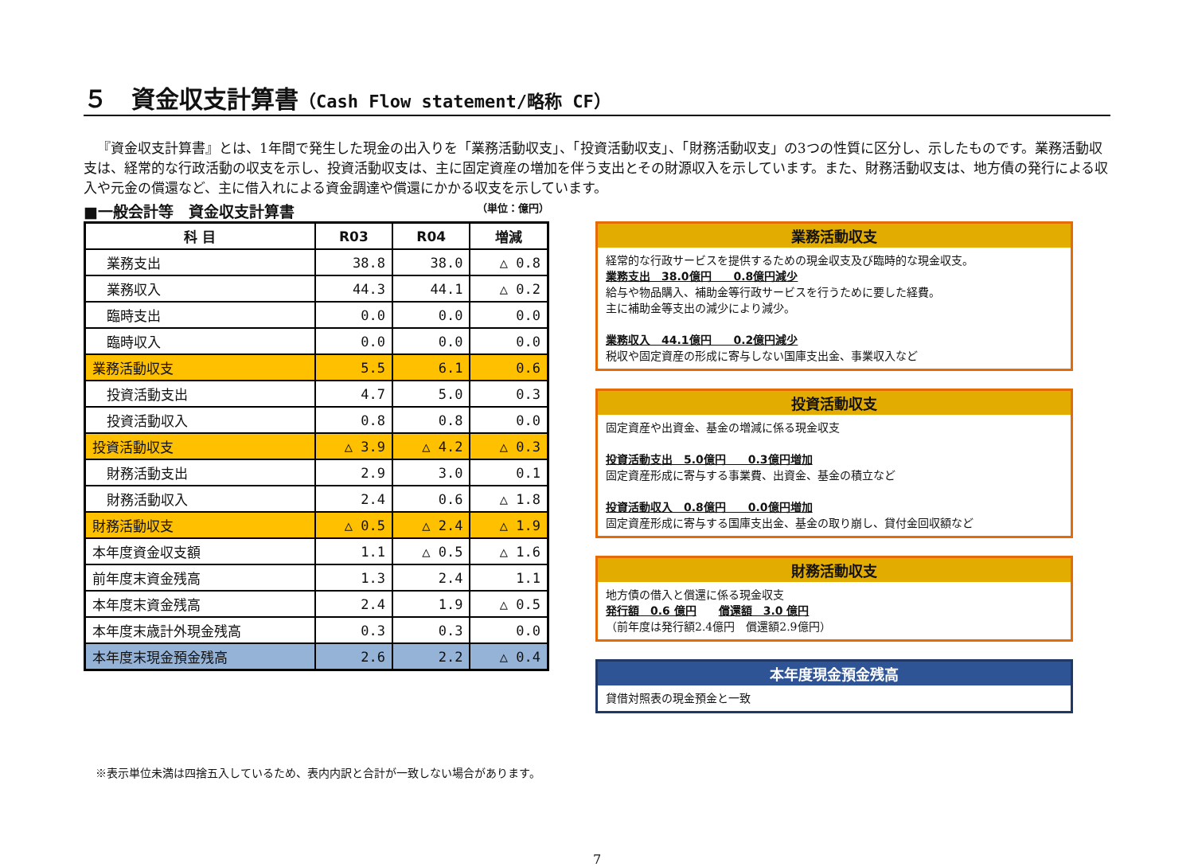５　資金収支計算書（Cash Flow statement/略称 CF）
『資金収支計算書』とは、1年間で発生した現金の出入りを「業務活動収支」、「投資活動収支」、「財務活動収支」の3つの性質に区分し、示したものです。業務活動収支は、経常的な行政活動の収支を示し、投資活動収支は、主に固定資産の増加を伴う支出とその財源収入を示しています。また、財務活動収支は、地方債の発行による収入や元金の償還など、主に借入れによる資金調達や償還にかかる収支を示しています。
■一般会計等　資金収支計算書 （単位：億円）
| 科 目 | R03 | R04 | 増減 |
| --- | --- | --- | --- |
| 業務支出 | 38.8 | 38.0 | △ 0.8 |
| 業務収入 | 44.3 | 44.1 | △ 0.2 |
| 臨時支出 | 0.0 | 0.0 | 0.0 |
| 臨時収入 | 0.0 | 0.0 | 0.0 |
| 業務活動収支 | 5.5 | 6.1 | 0.6 |
| 投資活動支出 | 4.7 | 5.0 | 0.3 |
| 投資活動収入 | 0.8 | 0.8 | 0.0 |
| 投資活動収支 | △ 3.9 | △ 4.2 | △ 0.3 |
| 財務活動支出 | 2.9 | 3.0 | 0.1 |
| 財務活動収入 | 2.4 | 0.6 | △ 1.8 |
| 財務活動収支 | △ 0.5 | △ 2.4 | △ 1.9 |
| 本年度資金収支額 | 1.1 | △ 0.5 | △ 1.6 |
| 前年度末資金残高 | 1.3 | 2.4 | 1.1 |
| 本年度末資金残高 | 2.4 | 1.9 | △ 0.5 |
| 本年度末歳計外現金残高 | 0.3 | 0.3 | 0.0 |
| 本年度末現金預金残高 | 2.6 | 2.2 | △ 0.4 |
業務活動収支
経常的な行政サービスを提供するための現金収支及び臨時的な現金収支。
業務支出　38.0億円　　0.8億円減少
給与や物品購入、補助金等行政サービスを行うために要した経費。
主に補助金等支出の減少により減少。
業務収入　44.1億円　　0.2億円減少
税収や固定資産の形成に寄与しない国庫支出金、事業収入など
投資活動収支
固定資産や出資金、基金の増減に係る現金収支
投資活動支出　5.0億円　　0.3億円増加
固定資産形成に寄与する事業費、出資金、基金の積立など
投資活動収入　0.8億円　　0.0億円増加
固定資産形成に寄与する国庫支出金、基金の取り崩し、貸付金回収額など
財務活動収支
地方債の借入と償還に係る現金収支
発行額　0.6 億円　　償還額　3.0 億円
（前年度は発行額2.4億円　償還額2.9億円）
本年度現金預金残高
貸借対照表の現金預金と一致
※表示単位未満は四捨五入しているため、表内内訳と合計が一致しない場合があります。
7